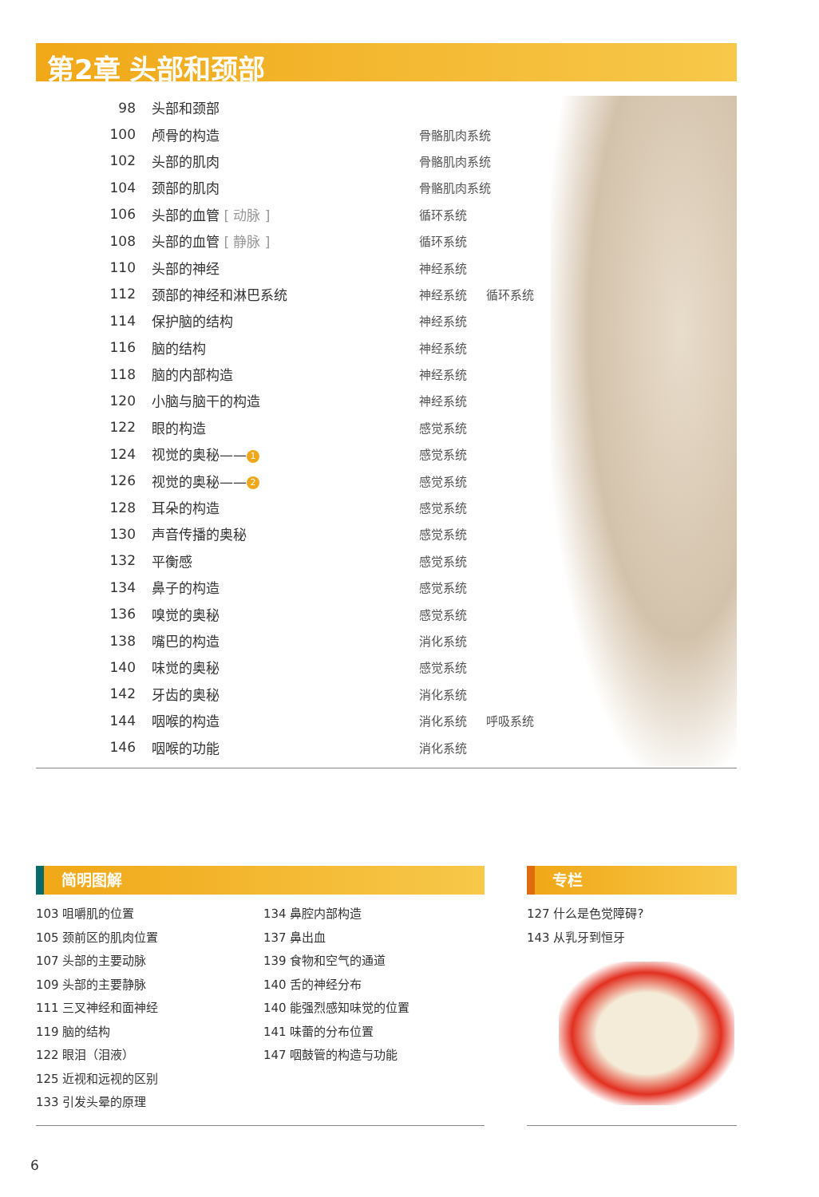第2章 头部和颈部
| 98 | 头部和颈部 | | |
| 100 | 颅骨的构造 | 骨骼肌肉系统 | |
| 102 | 头部的肌肉 | 骨骼肌肉系统 | |
| 104 | 颈部的肌肉 | 骨骼肌肉系统 | |
| 106 | 头部的血管 [ 动脉 ] | 循环系统 | |
| 108 | 头部的血管 [ 静脉 ] | 循环系统 | |
| 110 | 头部的神经 | 神经系统 | |
| 112 | 颈部的神经和淋巴系统 | 神经系统 | 循环系统 |
| 114 | 保护脑的结构 | 神经系统 | |
| 116 | 脑的结构 | 神经系统 | |
| 118 | 脑的内部构造 | 神经系统 | |
| 120 | 小脑与脑干的构造 | 神经系统 | |
| 122 | 眼的构造 | 感觉系统 | |
| 124 | 视觉的奥秘—— 1 | 感觉系统 | |
| 126 | 视觉的奥秘—— 2 | 感觉系统 | |
| 128 | 耳朵的构造 | 感觉系统 | |
| 130 | 声音传播的奥秘 | 感觉系统 | |
| 132 | 平衡感 | 感觉系统 | |
| 134 | 鼻子的构造 | 感觉系统 | |
| 136 | 嗅觉的奥秘 | 感觉系统 | |
| 138 | 嘴巴的构造 | 消化系统 | |
| 140 | 味觉的奥秘 | 感觉系统 | |
| 142 | 牙齿的奥秘 | 消化系统 | |
| 144 | 咽喉的构造 | 消化系统 | 呼吸系统 |
| 146 | 咽喉的功能 | 消化系统 | |
简明图解 专栏
103 咀嚼肌的位置
105 颈前区的肌肉位置
107 头部的主要动脉
109 头部的主要静脉
111 三叉神经和面神经
119 脑的结构
122 眼泪（泪液）
125 近视和远视的区别
133 引发头晕的原理
134 鼻腔内部构造
137 鼻出血
139 食物和空气的通道
140 舌的神经分布
140 能强烈感知味觉的位置
141 味蕾的分布位置
147 咽鼓管的构造与功能
127 什么是色觉障碍?
143 从乳牙到恒牙
6